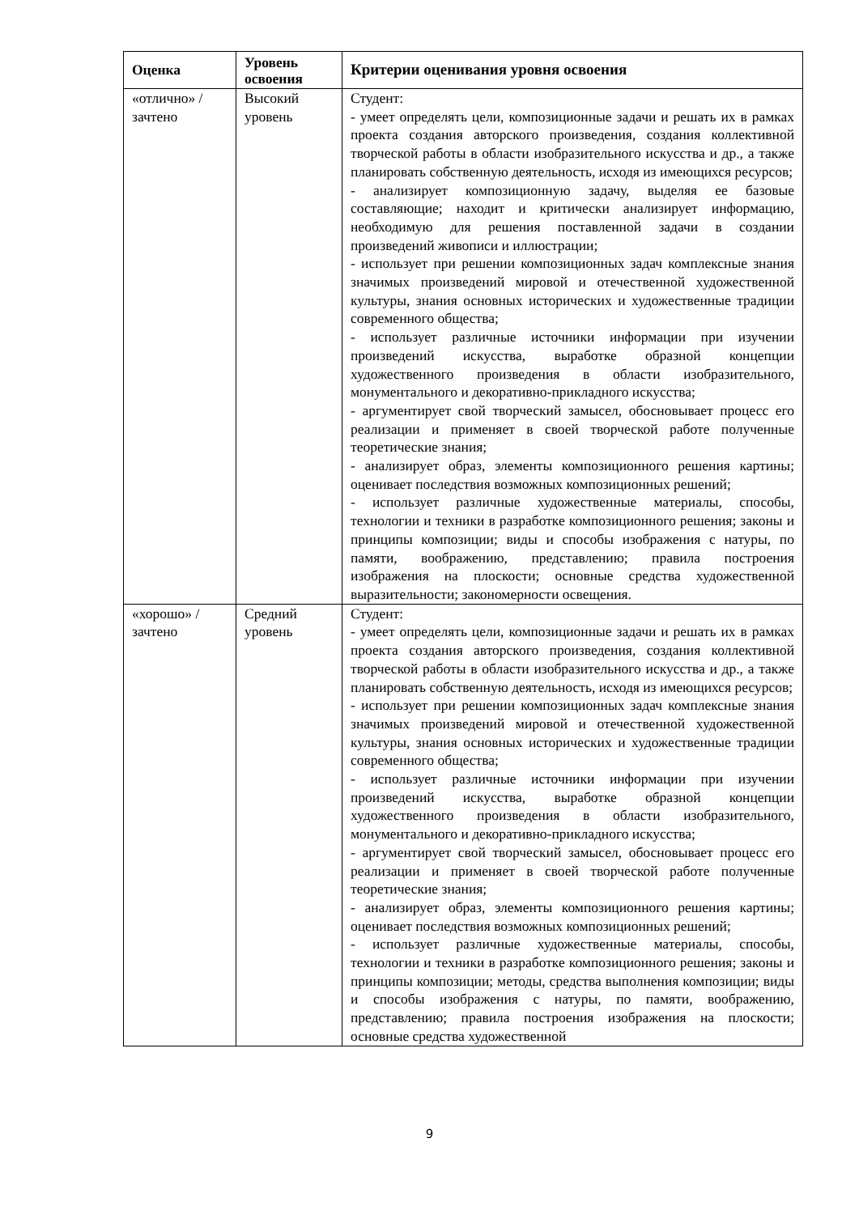| Оценка | Уровень освоения | Критерии оценивания уровня освоения |
| --- | --- | --- |
| «отлично» / зачтено | Высокий уровень | Студент: - умеет определять цели, композиционные задачи и решать их в рамках проекта создания авторского произведения, создания коллективной творческой работы в области изобразительного искусства и др., а также планировать собственную деятельность, исходя из имеющихся ресурсов; - анализирует композиционную задачу, выделяя ее базовые составляющие; находит и критически анализирует информацию, необходимую для решения поставленной задачи в создании произведений живописи и иллюстрации; - использует при решении композиционных задач комплексные знания значимых произведений мировой и отечественной художественной культуры, знания основных исторических и художественные традиции современного общества; - использует различные источники информации при изучении произведений искусства, выработке образной концепции художественного произведения в области изобразительного, монументального и декоративно-прикладного искусства; - аргументирует свой творческий замысел, обосновывает процесс его реализации и применяет в своей творческой работе полученные теоретические знания; - анализирует образ, элементы композиционного решения картины; оценивает последствия возможных композиционных решений; - использует различные художественные материалы, способы, технологии и техники в разработке композиционного решения; законы и принципы композиции; виды и способы изображения с натуры, по памяти, воображению, представлению; правила построения изображения на плоскости; основные средства художественной выразительности; закономерности освещения. |
| «хорошо» / зачтено | Средний уровень | Студент: - умеет определять цели, композиционные задачи и решать их в рамках проекта создания авторского произведения, создания коллективной творческой работы в области изобразительного искусства и др., а также планировать собственную деятельность, исходя из имеющихся ресурсов; - использует при решении композиционных задач комплексные знания значимых произведений мировой и отечественной художественной культуры, знания основных исторических и художественные традиции современного общества; - использует различные источники информации при изучении произведений искусства, выработке образной концепции художественного произведения в области изобразительного, монументального и декоративно-прикладного искусства; - аргументирует свой творческий замысел, обосновывает процесс его реализации и применяет в своей творческой работе полученные теоретические знания; - анализирует образ, элементы композиционного решения картины; оценивает последствия возможных композиционных решений; - использует различные художественные материалы, способы, технологии и техники в разработке композиционного решения; законы и принципы композиции; методы, средства выполнения композиции; виды и способы изображения с натуры, по памяти, воображению, представлению; правила построения изображения на плоскости; основные средства художественной |
9